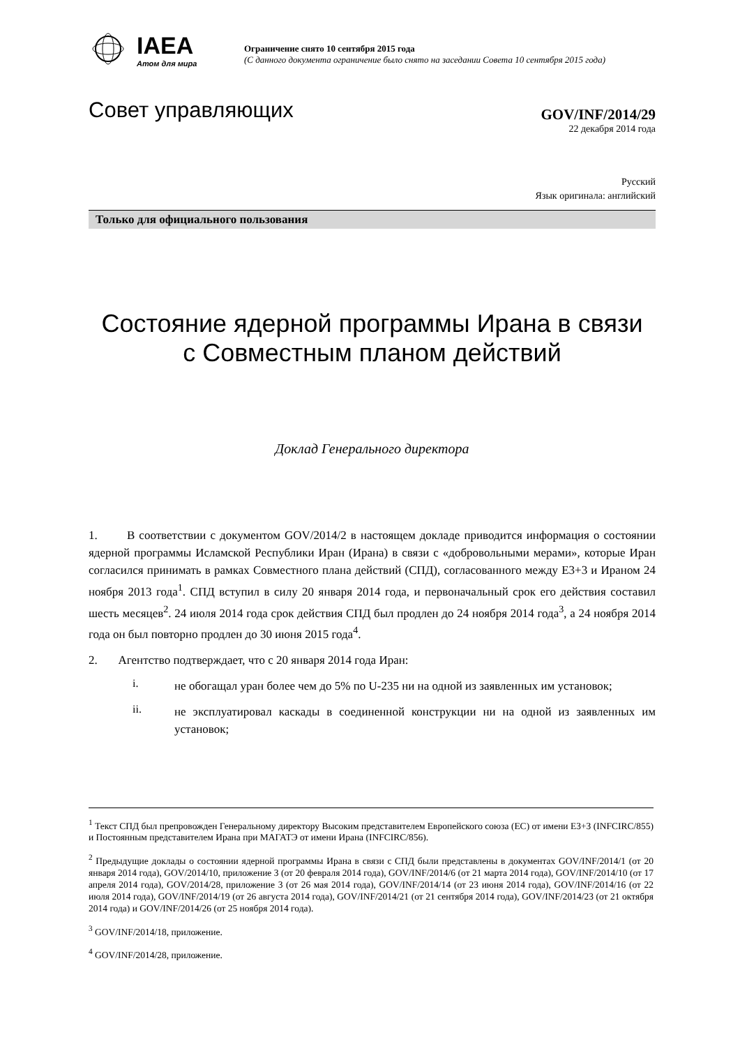IAEA
Атом для мира
Ограничение снято 10 сентября 2015 года
(С данного документа ограничение было снято на заседании Совета 10 сентября 2015 года)
Совет управляющих
GOV/INF/2014/29
22 декабря 2014 года
Русский
Язык оригинала: английский
Только для официального пользования
Состояние ядерной программы Ирана в связи
с Совместным планом действий
Доклад Генерального директора
1. В соответствии с документом GOV/2014/2 в настоящем докладе приводится информация о состоянии ядерной программы Исламской Республики Иран (Ирана) в связи с «добровольными мерами», которые Иран согласился принимать в рамках Совместного плана действий (СПД), согласованного между Е3+3 и Ираном 24 ноября 2013 года<sup>1</sup>. СПД вступил в силу 20 января 2014 года, и первоначальный срок его действия составил шесть месяцев<sup>2</sup>. 24 июля 2014 года срок действия СПД был продлен до 24 ноября 2014 года<sup>3</sup>, а 24 ноября 2014 года он был повторно продлен до 30 июня 2015 года<sup>4</sup>.
2. Агентство подтверждает, что с 20 января 2014 года Иран:
i.
не обогащал уран более чем до 5% по U-235 ни на одной из заявленных им установок;
ii.
не эксплуатировал каскады в соединенной конструкции ни на одной из заявленных им установок;
<sup>1</sup> Текст СПД был препровожден Генеральному директору Высоким представителем Европейского союза (ЕС) от имени Е3+3 (INFCIRC/855) и Постоянным представителем Ирана при МАГАТЭ от имени Ирана (INFCIRC/856).
<sup>2</sup> Предыдущие доклады о состоянии ядерной программы Ирана в связи с СПД были представлены в документах GOV/INF/2014/1 (от 20 января 2014 года), GOV/2014/10, приложение 3 (от 20 февраля 2014 года), GOV/INF/2014/6 (от 21 марта 2014 года), GOV/INF/2014/10 (от 17 апреля 2014 года), GOV/2014/28, приложение 3 (от 26 мая 2014 года), GOV/INF/2014/14 (от 23 июня 2014 года), GOV/INF/2014/16 (от 22 июля 2014 года), GOV/INF/2014/19 (от 26 августа 2014 года), GOV/INF/2014/21 (от 21 сентября 2014 года), GOV/INF/2014/23 (от 21 октября 2014 года) и GOV/INF/2014/26 (от 25 ноября 2014 года).
<sup>3</sup> GOV/INF/2014/18, приложение.
<sup>4</sup> GOV/INF/2014/28, приложение.